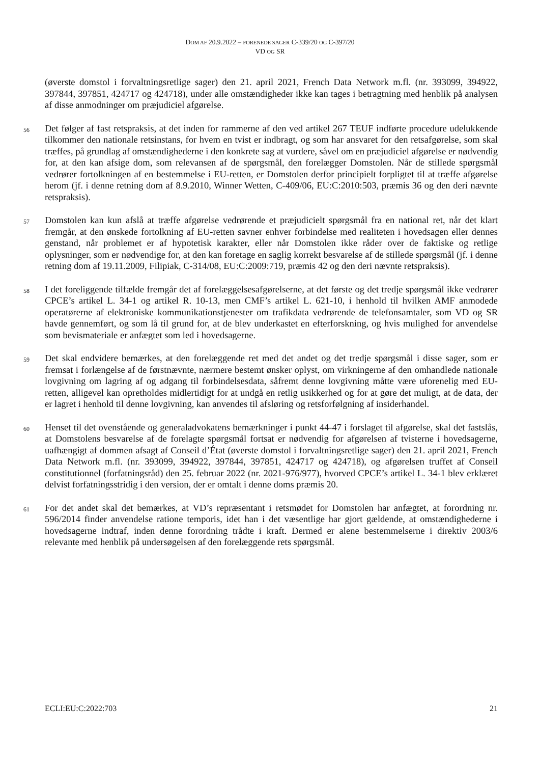DOM AF 20.9.2022 – FORENEDE SAGER C-339/20 OG C-397/20
VD OG SR
(øverste domstol i forvaltningsretlige sager) den 21. april 2021, French Data Network m.fl. (nr. 393099, 394922, 397844, 397851, 424717 og 424718), under alle omstændigheder ikke kan tages i betragtning med henblik på analysen af disse anmodninger om præjudiciel afgørelse.
56
Det følger af fast retspraksis, at det inden for rammerne af den ved artikel 267 TEUF indførte procedure udelukkende tilkommer den nationale retsinstans, for hvem en tvist er indbragt, og som har ansvaret for den retsafgørelse, som skal træffes, på grundlag af omstændighederne i den konkrete sag at vurdere, såvel om en præjudiciel afgørelse er nødvendig for, at den kan afsige dom, som relevansen af de spørgsmål, den forelægger Domstolen. Når de stillede spørgsmål vedrører fortolkningen af en bestemmelse i EU-retten, er Domstolen derfor principielt forpligtet til at træffe afgørelse herom (jf. i denne retning dom af 8.9.2010, Winner Wetten, C-409/06, EU:C:2010:503, præmis 36 og den deri nævnte retspraksis).
57
Domstolen kan kun afslå at træffe afgørelse vedrørende et præjudicielt spørgsmål fra en national ret, når det klart fremgår, at den ønskede fortolkning af EU-retten savner enhver forbindelse med realiteten i hovedsagen eller dennes genstand, når problemet er af hypotetisk karakter, eller når Domstolen ikke råder over de faktiske og retlige oplysninger, som er nødvendige for, at den kan foretage en saglig korrekt besvarelse af de stillede spørgsmål (jf. i denne retning dom af 19.11.2009, Filipiak, C-314/08, EU:C:2009:719, præmis 42 og den deri nævnte retspraksis).
58
I det foreliggende tilfælde fremgår det af forelæggelsesafgørelserne, at det første og det tredje spørgsmål ikke vedrører CPCE’s artikel L. 34-1 og artikel R. 10-13, men CMF’s artikel L. 621-10, i henhold til hvilken AMF anmodede operatørerne af elektroniske kommunikationstjenester om trafikdata vedrørende de telefonsamtaler, som VD og SR havde gennemført, og som lå til grund for, at de blev underkastet en efterforskning, og hvis mulighed for anvendelse som bevismateriale er anfægtet som led i hovedsagerne.
59
Det skal endvidere bemærkes, at den forelæggende ret med det andet og det tredje spørgsmål i disse sager, som er fremsat i forlængelse af de førstnævnte, nærmere bestemt ønsker oplyst, om virkningerne af den omhandlede nationale lovgivning om lagring af og adgang til forbindelsesdata, såfremt denne lovgivning måtte være uforenelig med EU-retten, alligevel kan opretholdes midlertidigt for at undgå en retlig usikkerhed og for at gøre det muligt, at de data, der er lagret i henhold til denne lovgivning, kan anvendes til afsløring og retsforfølgning af insiderhandel.
60
Henset til det ovenstående og generaladvokatens bemærkninger i punkt 44-47 i forslaget til afgørelse, skal det fastslås, at Domstolens besvarelse af de forelagte spørgsmål fortsat er nødvendig for afgørelsen af tvisterne i hovedsagerne, uafhængigt af dommen afsagt af Conseil d’État (øverste domstol i forvaltningsretlige sager) den 21. april 2021, French Data Network m.fl. (nr. 393099, 394922, 397844, 397851, 424717 og 424718), og afgørelsen truffet af Conseil constitutionnel (forfatningsråd) den 25. februar 2022 (nr. 2021-976/977), hvorved CPCE’s artikel L. 34-1 blev erklæret delvist forfatningsstridig i den version, der er omtalt i denne doms præmis 20.
61
For det andet skal det bemærkes, at VD’s repræsentant i retsmødet for Domstolen har anfægtet, at forordning nr. 596/2014 finder anvendelse ratione temporis, idet han i det væsentlige har gjort gældende, at omstændighederne i hovedsagerne indtraf, inden denne forordning trådte i kraft. Dermed er alene bestemmelserne i direktiv 2003/6 relevante med henblik på undersøgelsen af den forelæggende rets spørgsmål.
ECLI:EU:C:2022:703 21